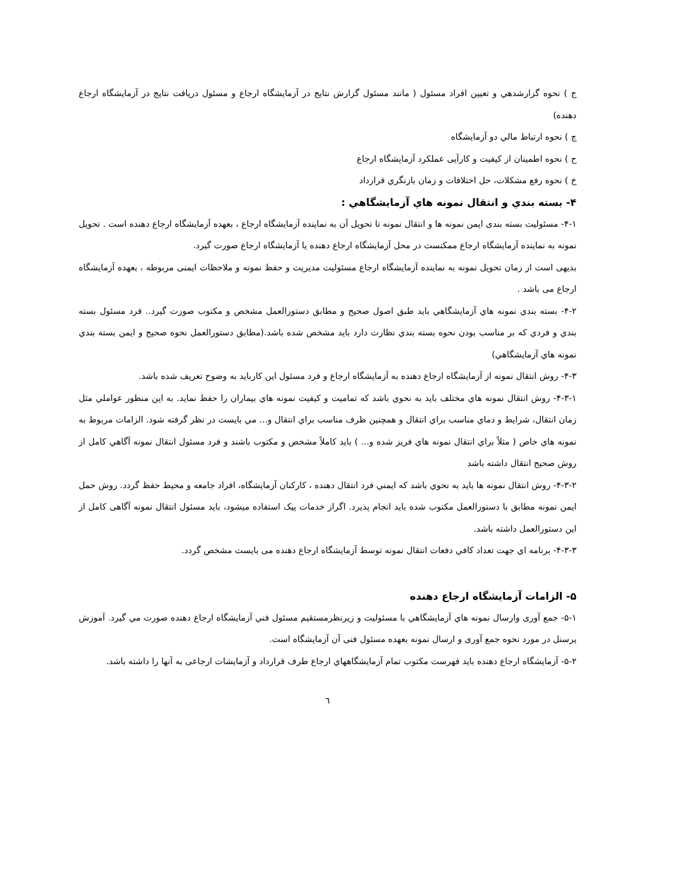ج ) نحوه گزارشدهي و تعيين افراد مسئول ( مانند مسئول گزارش نتايج در آزمايشگاه ارجاع و مسئول دريافت نتايج در آزمايشگاه ارجاع دهنده)
چ ) نحوه ارتباط مالي دو آزمايشگاه
ح ) نحوه اطمينان از كيفيت و كارآیی عملكرد آزمايشگاه ارجاع
خ ) نحوه رفع مشكلات، حل اختلافات و زمان بازنگري قرارداد
۴- بسته بندي و انتقال نمونه هاي آزمايشگاهي :
۴-۱- مسئوليت بسته بندی ايمن نمونه ها و انتقال نمونه تا تحويل آن به نماينده آزمايشگاه ارجاع ، بعهده آزمايشگاه ارجاع دهنده است . تحويل نمونه به نماينده آزمايشگاه ارجاع ممكنست در محل آزمايشگاه ارجاع دهنده يا آزمايشگاه ارجاع صورت گيرد.
بديهی است از زمان تحويل نمونه به نماينده آزمايشگاه ارجاع مسئوليت مديريت و حفظ نمونه و ملاحظات ايمنی مربوطه ، بعهده آزمايشگاه ارجاع می باشد .
۴-۲- بسته بندي نمونه هاي آزمايشگاهي بايد طبق اصول صحيح و مطابق دستورالعمل مشخص و مكتوب صورت گيرد.. فرد مسئول بسته بندي و فردي كه بر مناسب بودن نحوه بسته بندي نظارت دارد بايد مشخص شده باشد.(مطابق دستورالعمل نحوه صحيح و ايمن بسته بندي نمونه هاي آزمايشگاهي)
۴-۳- روش انتقال نمونه از آزمايشگاه ارجاع دهنده به آزمايشگاه ارجاع و فرد مسئول اين كارباید به وضوح تعريف شده باشد.
۴-۳-۱- روش انتقال نمونه هاي مختلف بايد به نحوي باشد كه تماميت و كيفيت نمونه هاي بيماران را حفظ نمايد. به اين منظور عواملي مثل زمان انتقال، شرايط و دماي مناسب براي انتقال و همچنين ظرف مناسب براي انتقال و... مي بايست در نظر گرفته شود. الزامات مربوط به نمونه هاي خاص ( مثلاً براي انتقال نمونه هاي فريز شده و... ) بايد كاملاً مشخص و مكتوب باشند و فرد مسئول انتقال نمونه آگاهي كامل از روش صحيح انتقال داشته باشد
۴-۳-۲- روش انتقال نمونه ها بايد به نحوي باشد كه ايمني فرد انتقال دهنده ، كاركنان آزمايشگاه، افراد جامعه و محيط حفظ گردد. روش حمل ايمن نمونه مطابق با دستورالعمل مكتوب شده بايد انجام پذيرد. اگراز خدمات پيک استفاده ميشود، بايد مسئول انتقال نمونه آگاهی كامل از اين دستورالعمل داشته باشد.
۴-۳-۳- برنامه اي جهت تعداد كافي دفعات انتقال نمونه توسط آزمايشگاه ارجاع دهنده می بایست مشخص گردد.
۵- الزامات آزمايشگاه ارجاع دهنده
۵-۱- جمع آوری وارسال نمونه هاي آزمايشگاهي با مسئوليت و زيرنظرمستقيم مسئول فني آزمايشگاه ارجاع دهنده صورت مي گيرد. آموزش پرسنل در مورد نحوه جمع آوری و ارسال نمونه بعهده مسئول فنی آن آزمايشگاه است.
۵-۲- آزمايشگاه ارجاع دهنده بايد فهرست مكتوب تمام آزمايشگاههاي ارجاع طرف قرارداد و آزمايشات ارجاعی به آنها را داشته باشد.
٦